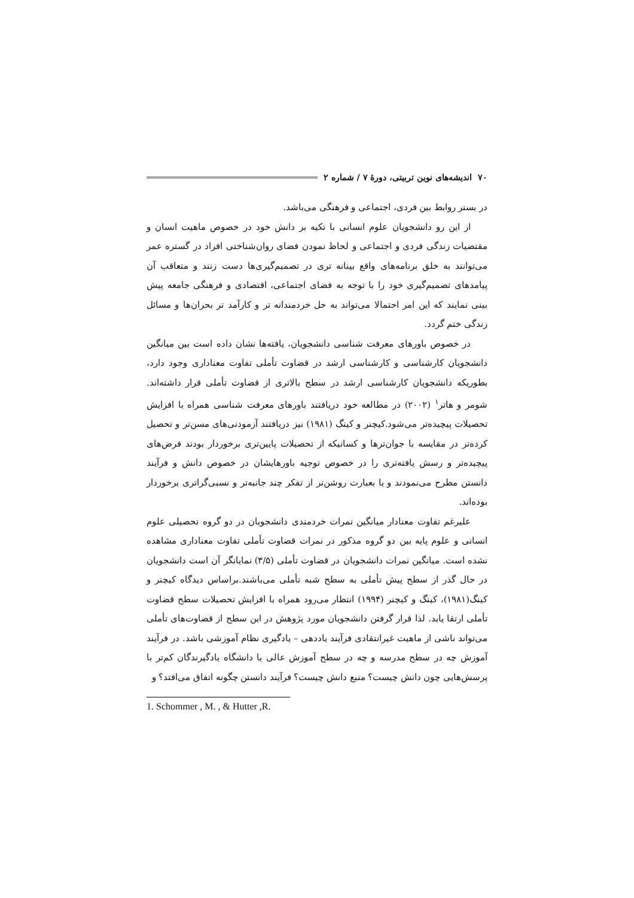۷۰ اندیشه‌های نوین تربیتی، دورهٔ ۷ / شماره ۲
در بستر روابط بین فردی، اجتماعی و فرهنگی می‌باشد.
از این رو دانشجویان علوم انسانی با تکیه بر دانش خود در خصوص ماهیت انسان و مقتضیات زندگی فردی و اجتماعی و لحاظ نمودن فضای روان‌شناختی افراد در گستره عمر می‌توانند به خلق برنامه‌های واقع بینانه تری در تصمیم‌گیری‌ها دست زنند و متعاقب آن پیامدهای تصمیم‌گیری خود را با توجه به فضای اجتماعی، اقتصادی و فرهنگی جامعه پیش بینی نمایند که این امر احتمالا می‌تواند به حل خردمندانه تر و کارآمد تر بحران‌ها و مسائل زندگی ختم گردد.
در خصوص باورهای معرفت شناسی دانشجویان، یافته‌ها نشان داده است بین میانگین دانشجویان کارشناسی و کارشناسی ارشد در قضاوت تأملی تفاوت معناداری وجود دارد، بطوریکه دانشجویان کارشناسی ارشد در سطح بالاتری از قضاوت تأملی قرار داشته‌اند. شومر و هاتر<sup>۱</sup> (۲۰۰۲) در مطالعه خود دریافتند باورهای معرفت شناسی همراه با افزایش تحصیلات پیچیده‌تر می‌شود.کیچنر و کینگ (۱۹۸۱) نیز دریافتند آزمودنی‌های مسن‌تر و تحصیل کرده‌تر در مقایسه با جوان‌ترها و کسانیکه از تحصیلات پایین‌تری برخوردار بودند فرض‌های پیچیده‌تر و رسش یافته‌تری را در خصوص توجیه باورهایشان در خصوص دانش و فرآیند دانستن مطرح می‌نمودند و یا بعبارت روشن‌تر از تفکر چند جانبه‌تر و نسبی‌گراتری برخوردار بوده‌اند.
علیرغم تفاوت معنادار میانگین نمرات خردمندی دانشجویان در دو گروه تحصیلی علوم انسانی و علوم پایه بین دو گروه مذکور در نمرات قضاوت تأملی تفاوت معناداری مشاهده نشده است. میانگین نمرات دانشجویان در قضاوت تأملی (۳/۵) نمایانگر آن است دانشجویان در حال گذر از سطح پیش تأملی به سطح شبه تأملی می‌باشند.براساس دیدگاه کیچنر و کینگ(۱۹۸۱)، کینگ و کیچنر (۱۹۹۴) انتظار می‌رود همراه با افزایش تحصیلات سطح قضاوت تأملی ارتقا یابد. لذا قرار گرفتن دانشجویان مورد پژوهش در این سطح از قضاوت‌های تأملی می‌تواند ناشی از ماهیت غیرانتقادی فرآیند یاددهی – یادگیری نظام آموزشی باشد. در فرآیند آموزش چه در سطح مدرسه و چه در سطح آموزش عالی یا دانشگاه یادگیرندگان کم‌تر با پرسش‌هایی چون دانش چیست؟ منبع دانش چیست؟ فرآیند دانستن چگونه اتفاق می‌افتد؟ و
1. Schommer , M. , & Hutter ,R.